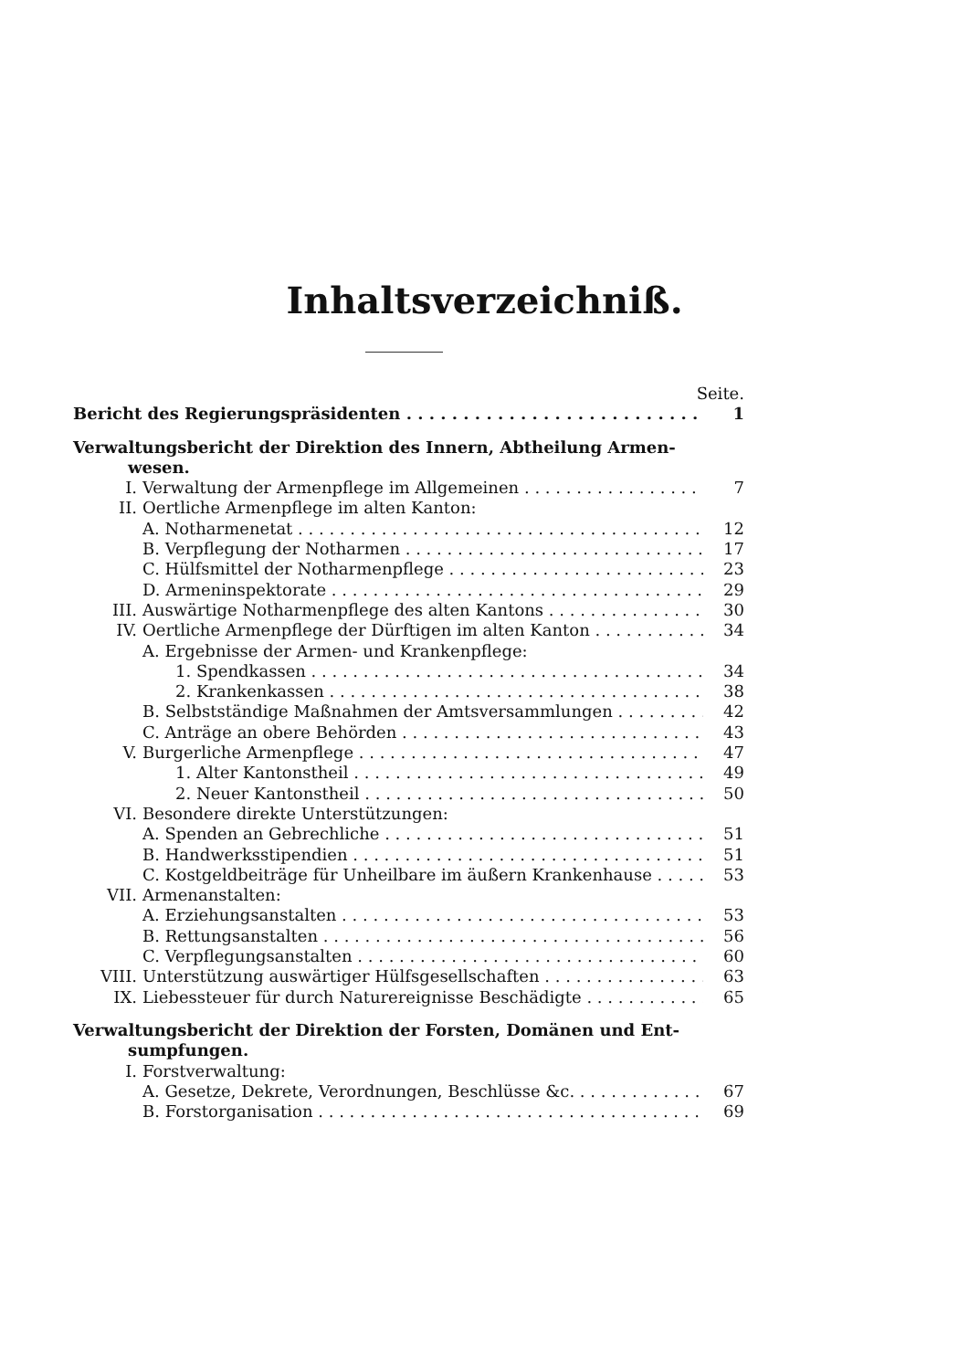Inhaltsverzeichniß.
Seite.
Bericht des Regierungspräsidenten 1
Verwaltungsbericht der Direktion des Innern, Abtheilung Armen-
wesen.
I. Verwaltung der Armenpflege im Allgemeinen 7
II. Oertliche Armenpflege im alten Kanton:
A. Notharmenetat 12
B. Verpflegung der Notharmen 17
C. Hülfsmittel der Notharmenpflege 23
D. Armeninspektorate 29
III. Auswärtige Notharmenpflege des alten Kantons 30
IV. Oertliche Armenpflege der Dürftigen im alten Kanton 34
A. Ergebnisse der Armen- und Krankenpflege:
1. Spendkassen 34
2. Krankenkassen 38
B. Selbstständige Maßnahmen der Amtsversammlungen 42
C. Anträge an obere Behörden 43
V. Burgerliche Armenpflege 47
1. Alter Kantonstheil 49
2. Neuer Kantonstheil 50
VI. Besondere direkte Unterstützungen:
A. Spenden an Gebrechliche 51
B. Handwerksstipendien 51
C. Kostgeldbeiträge für Unheilbare im äußern Krankenhause 53
VII. Armenanstalten:
A. Erziehungsanstalten 53
B. Rettungsanstalten 56
C. Verpflegungsanstalten 60
VIII. Unterstützung auswärtiger Hülfsgesellschaften 63
IX. Liebessteuer für durch Naturereignisse Beschädigte 65
Verwaltungsbericht der Direktion der Forsten, Domänen und Ent-
sumpfungen.
I. Forstverwaltung:
A. Gesetze, Dekrete, Verordnungen, Beschlüsse &c. 67
B. Forstorganisation 69